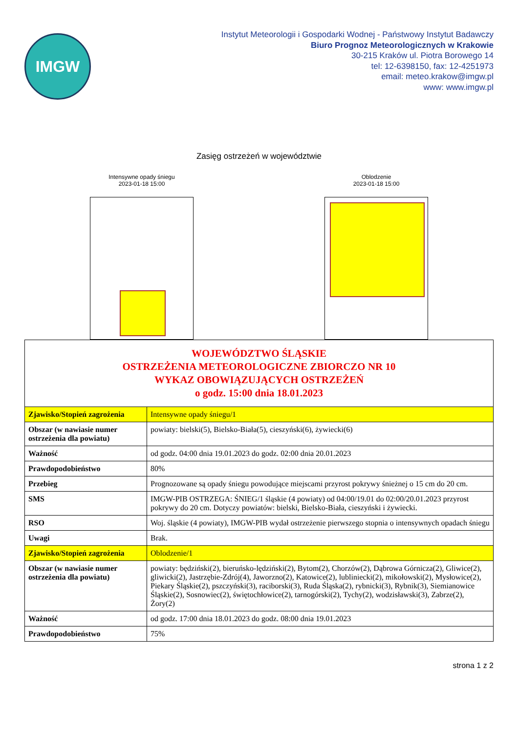IMGW
Instytut Meteorologii i Gospodarki Wodnej - Państwowy Instytut Badawczy
Biuro Prognoz Meteorologicznych w Krakowie
30-215 Kraków ul. Piotra Borowego 14
tel: 12-6398150, fax: 12-4251973
email: meteo.krakow@imgw.pl
www: www.imgw.pl
Zasięg ostrzeżeń w województwie
Intensywne opady śniegu
2023-01-18 15:00
Oblodzenie
2023-01-18 15:00
| WOJEWÓDZTWO ŚLĄSKIE OSTRZEŻENIA METEOROLOGICZNE ZBIORCZO NR 10 WYKAZ OBOWIĄZUJĄCYCH OSTRZEŻEŃ o godz. 15:00 dnia 18.01.2023 | |
| Zjawisko/Stopień zagrożenia | Intensywne opady śniegu/1 |
| Obszar (w nawiasie numer ostrzeżenia dla powiatu) | powiaty: bielski(5), Bielsko-Biała(5), cieszyński(6), żywiecki(6) |
| Ważność | od godz. 04:00 dnia 19.01.2023 do godz. 02:00 dnia 20.01.2023 |
| Prawdopodobieństwo | 80% |
| Przebieg | Prognozowane są opady śniegu powodujące miejscami przyrost pokrywy śnieżnej o 15 cm do 20 cm. |
| SMS | IMGW-PIB OSTRZEGA: ŚNIEG/1 śląskie (4 powiaty) od 04:00/19.01 do 02:00/20.01.2023 przyrost pokrywy do 20 cm. Dotyczy powiatów: bielski, Bielsko-Biała, cieszyński i żywiecki. |
| RSO | Woj. śląskie (4 powiaty), IMGW-PIB wydał ostrzeżenie pierwszego stopnia o intensywnych opadach śniegu |
| Uwagi | Brak. |
| Zjawisko/Stopień zagrożenia | Oblodzenie/1 |
| Obszar (w nawiasie numer ostrzeżenia dla powiatu) | powiaty: będziński(2), bieruńsko-lędziński(2), Bytom(2), Chorzów(2), Dąbrowa Górnicza(2), Gliwice(2), gliwicki(2), Jastrzębie-Zdrój(4), Jaworzno(2), Katowice(2), lubliniecki(2), mikołowski(2), Mysłowice(2), Piekary Śląskie(2), pszczyński(3), raciborski(3), Ruda Śląska(2), rybnicki(3), Rybnik(3), Siemianowice Śląskie(2), Sosnowiec(2), świętochłowice(2), tarnogórski(2), Tychy(2), wodzisławski(3), Zabrze(2), Żory(2) |
| Ważność | od godz. 17:00 dnia 18.01.2023 do godz. 08:00 dnia 19.01.2023 |
| Prawdopodobieństwo | 75% |
strona 1 z 2